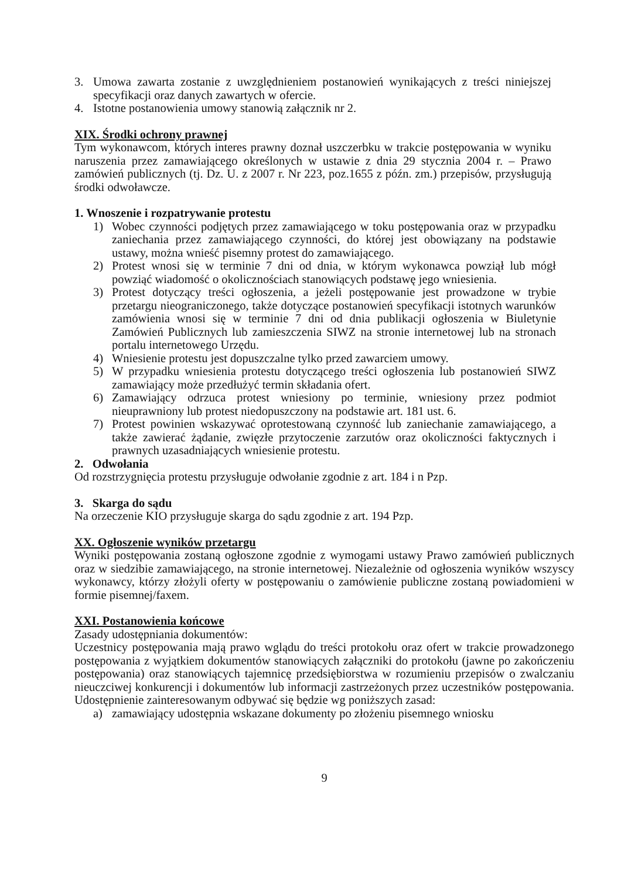3. Umowa zawarta zostanie z uwzględnieniem postanowień wynikających z treści niniejszej specyfikacji oraz danych zawartych w ofercie.
4. Istotne postanowienia umowy stanowią załącznik nr 2.
XIX. Środki ochrony prawnej
Tym wykonawcom, których interes prawny doznał uszczerbku w trakcie postępowania w wyniku naruszenia przez zamawiającego określonych w ustawie z dnia 29 stycznia 2004 r. – Prawo zamówień publicznych (tj. Dz. U. z 2007 r. Nr 223, poz.1655 z późn. zm.) przepisów, przysługują środki odwoławcze.
1. Wnoszenie i rozpatrywanie protestu
1) Wobec czynności podjętych przez zamawiającego w toku postępowania oraz w przypadku zaniechania przez zamawiającego czynności, do której jest obowiązany na podstawie ustawy, można wnieść pisemny protest do zamawiającego.
2) Protest wnosi się w terminie 7 dni od dnia, w którym wykonawca powziął lub mógł powziąć wiadomość o okolicznościach stanowiących podstawę jego wniesienia.
3) Protest dotyczący treści ogłoszenia, a jeżeli postępowanie jest prowadzone w trybie przetargu nieograniczonego, także dotyczące postanowień specyfikacji istotnych warunków zamówienia wnosi się w terminie 7 dni od dnia publikacji ogłoszenia w Biuletynie Zamówień Publicznych lub zamieszczenia SIWZ na stronie internetowej lub na stronach portalu internetowego Urzędu.
4) Wniesienie protestu jest dopuszczalne tylko przed zawarciem umowy.
5) W przypadku wniesienia protestu dotyczącego treści ogłoszenia lub postanowień SIWZ zamawiający może przedłużyć termin składania ofert.
6) Zamawiający odrzuca protest wniesiony po terminie, wniesiony przez podmiot nieuprawniony lub protest niedopuszczony na podstawie art. 181 ust. 6.
7) Protest powinien wskazywać oprotestowaną czynność lub zaniechanie zamawiającego, a także zawierać żądanie, zwięzłe przytoczenie zarzutów oraz okoliczności faktycznych i prawnych uzasadniających wniesienie protestu.
2. Odwołania
Od rozstrzygnięcia protestu przysługuje odwołanie zgodnie z art. 184 i n Pzp.
3. Skarga do sądu
Na orzeczenie KIO przysługuje skarga do sądu zgodnie z art. 194 Pzp.
XX. Ogłoszenie wyników przetargu
Wyniki postępowania zostaną ogłoszone zgodnie z wymogami ustawy Prawo zamówień publicznych oraz w siedzibie zamawiającego, na stronie internetowej. Niezależnie od ogłoszenia wyników wszyscy wykonawcy, którzy złożyli oferty w postępowaniu o zamówienie publiczne zostaną powiadomieni w formie pisemnej/faxem.
XXI. Postanowienia końcowe
Zasady udostępniania dokumentów:
Uczestnicy postępowania mają prawo wglądu do treści protokołu oraz ofert w trakcie prowadzonego postępowania z wyjątkiem dokumentów stanowiących załączniki do protokołu (jawne po zakończeniu postępowania) oraz stanowiących tajemnicę przedsiębiorstwa w rozumieniu przepisów o zwalczaniu nieuczciwej konkurencji i dokumentów lub informacji zastrzeżonych przez uczestników postępowania. Udostępnienie zainteresowanym odbywać się będzie wg poniższych zasad:
a) zamawiający udostępnia wskazane dokumenty po złożeniu pisemnego wniosku
9